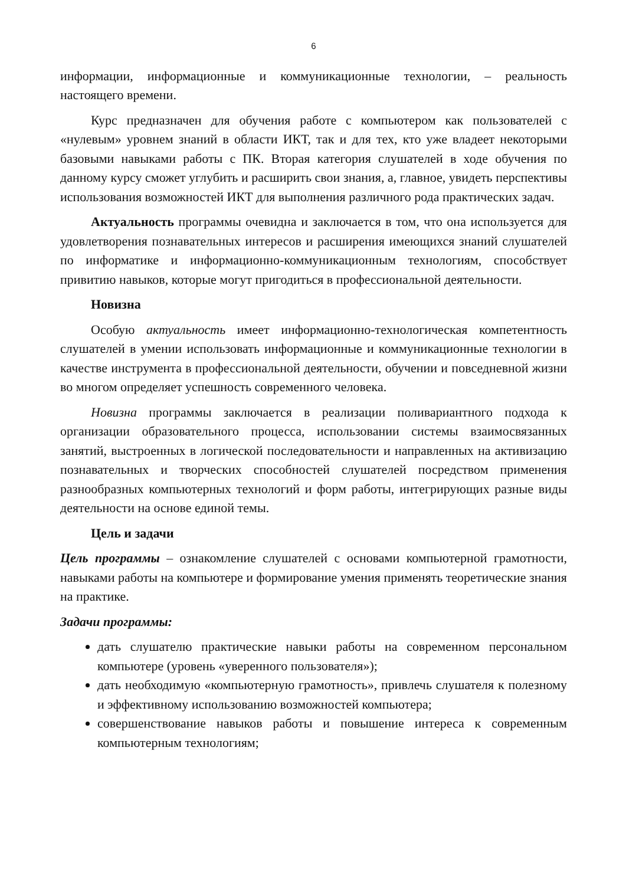6
информации, информационные и коммуникационные технологии, – реальность настоящего времени.
Курс предназначен для обучения работе с компьютером как пользователей с «нулевым» уровнем знаний в области ИКТ, так и для тех, кто уже владеет некоторыми базовыми навыками работы с ПК. Вторая категория слушателей в ходе обучения по данному курсу сможет углубить и расширить свои знания, а, главное, увидеть перспективы использования возможностей ИКТ для выполнения различного рода практических задач.
Актуальность программы очевидна и заключается в том, что она используется для удовлетворения познавательных интересов и расширения имеющихся знаний слушателей по информатике и информационно-коммуникационным технологиям, способствует привитию навыков, которые могут пригодиться в профессиональной деятельности.
Новизна
Особую актуальность имеет информационно-технологическая компетентность слушателей в умении использовать информационные и коммуникационные технологии в качестве инструмента в профессиональной деятельности, обучении и повседневной жизни во многом определяет успешность современного человека.
Новизна программы заключается в реализации поливариантного подхода к организации образовательного процесса, использовании системы взаимосвязанных занятий, выстроенных в логической последовательности и направленных на активизацию познавательных и творческих способностей слушателей посредством применения разнообразных компьютерных технологий и форм работы, интегрирующих разные виды деятельности на основе единой темы.
Цель и задачи
Цель программы – ознакомление слушателей с основами компьютерной грамотности, навыками работы на компьютере и формирование умения применять теоретические знания на практике.
Задачи программы:
дать слушателю практические навыки работы на современном персональном компьютере (уровень «уверенного пользователя»);
дать необходимую «компьютерную грамотность», привлечь слушателя к полезному и эффективному использованию возможностей компьютера;
совершенствование навыков работы и повышение интереса к современным компьютерным технологиям;